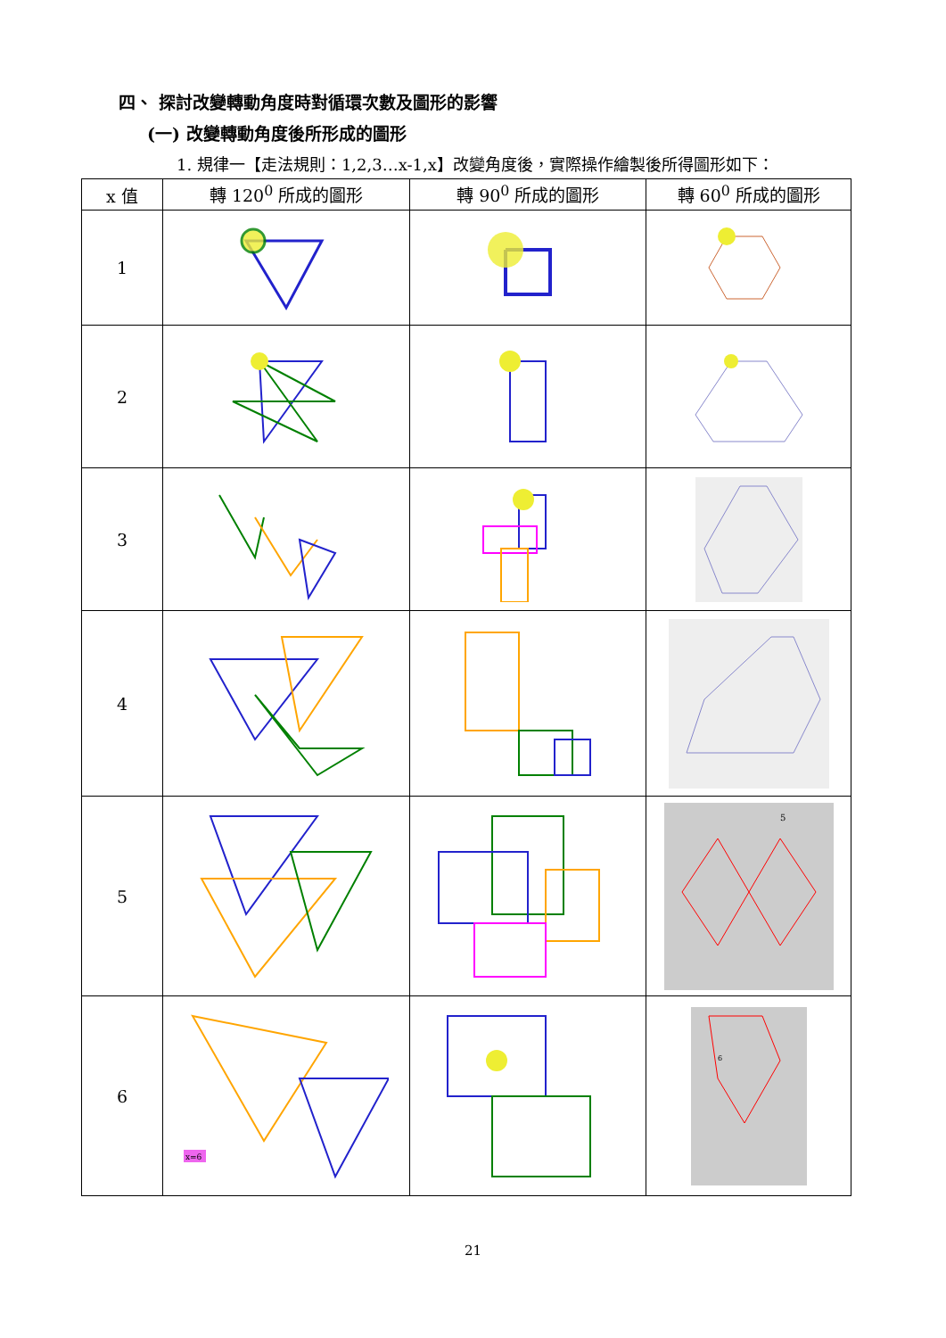四、 探討改變轉動角度時對循環次數及圖形的影響
(一) 改變轉動角度後所形成的圖形
1. 規律一【走法規則：1,2,3…x-1,x】改變角度後，實際操作繪製後所得圖形如下：
| x 值 | 轉 120<sup>0</sup> 所成的圖形 | 轉 90<sup>0</sup> 所成的圖形 | 轉 60<sup>0</sup> 所成的圖形 |
| --- | --- | --- | --- |
| 1 | | | |
| 2 | | | |
| 3 | | | |
| 4 | | | |
| 5 | | | 5 |
| 6 | x=6 | | 6 |
21